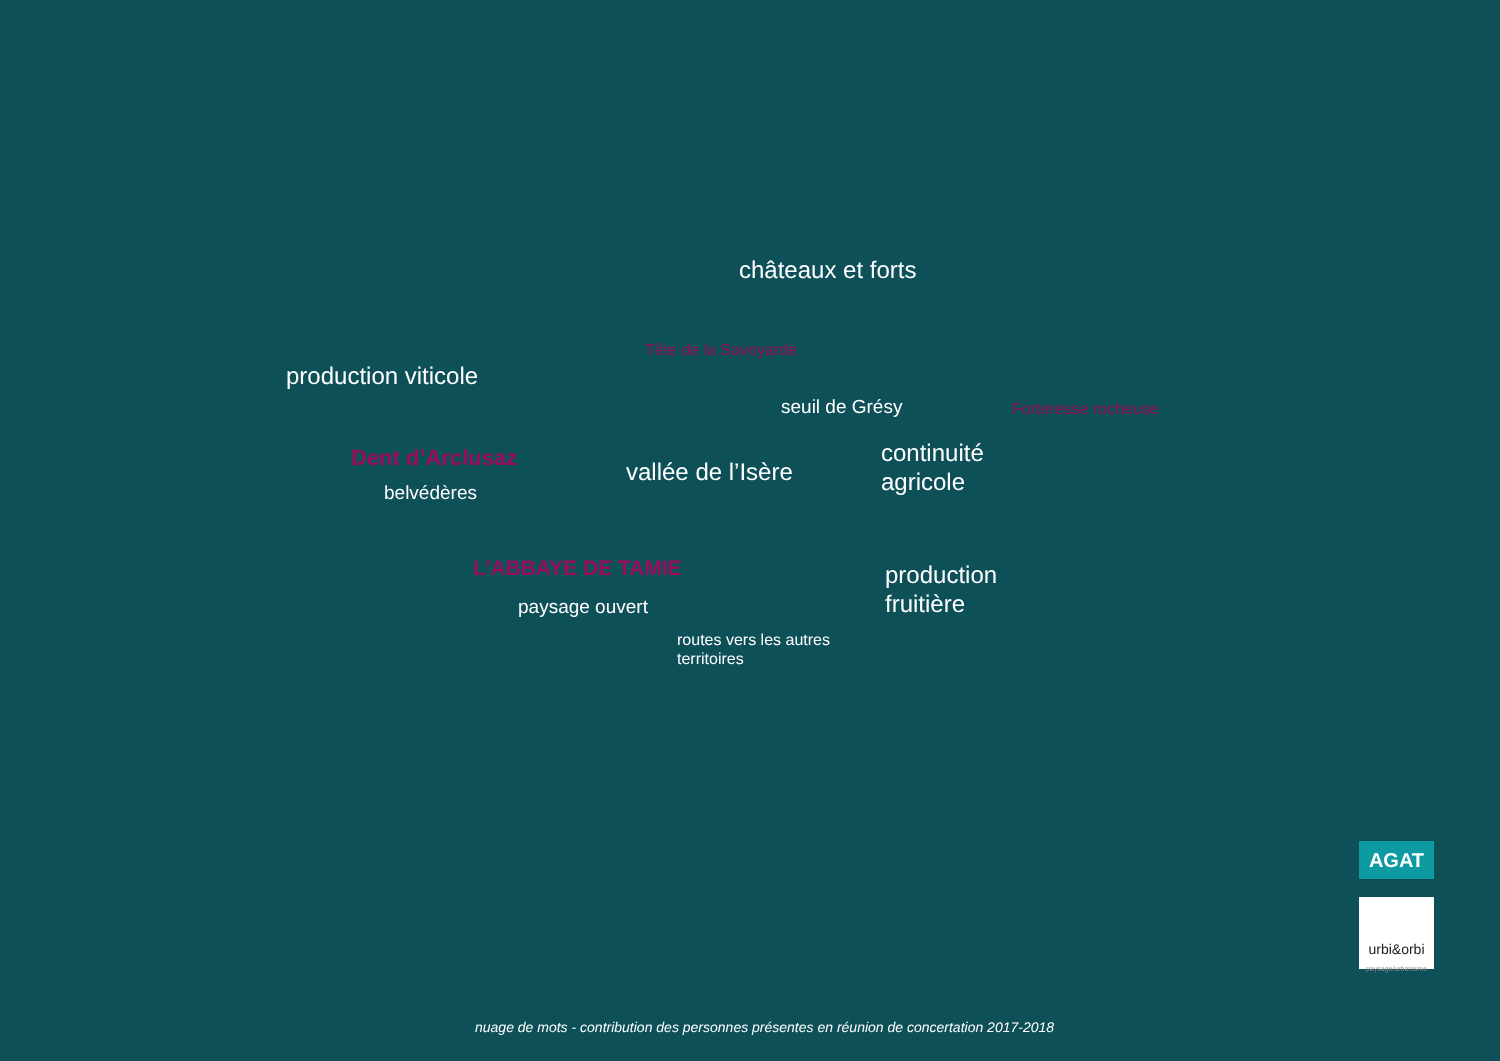châteaux et forts
Tête de la Savoyarde
production viticole
seuil de Grésy Forteresse rocheuse
Dent d’Arclusaz vallée de l’Isère
continuité
agricole
belvédères
L’ABBAYE DE TAMIE
production
fruitière
paysage ouvert
routes vers les autres
territoires
AGAT
urbi&orbi
paysage/urbanisme
nuage de mots - contribution des personnes présentes en réunion de concertation 2017-2018